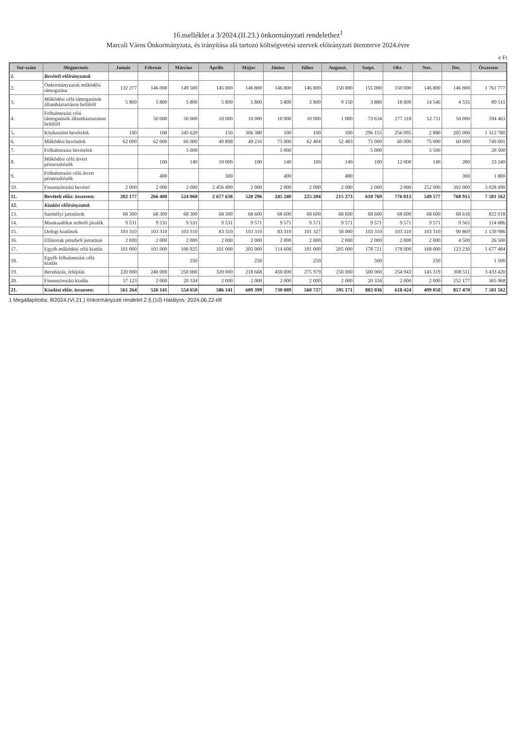16.melléklet a 3/2024.(II.23.) önkormányzati rendelethez<sup>1</sup>
Marcali Város Önkormányzata, és irányítása alá tartozó költségvetési szervek előirányzati ütemterve 2024.évre
e Ft
| Sor-szám | Megnevezés | Január | Február | Március | Április | Május | Június | Július | Auguszt. | Szept. | Okt. | Nov. | Dec. | Összesen: |
| --- | --- | --- | --- | --- | --- | --- | --- | --- | --- | --- | --- | --- | --- | --- |
| 1. | Bevételi előirányzatok | | | | | | | | | | | | | |
| 2. | Önkormányzatok működési támogatása | 132 277 | 146 000 | 149 500 | 145 000 | 146 800 | 146 800 | 146 800 | 150 000 | 155 000 | 150 000 | 146 800 | 146 800 | 1 761 777 |
| 3. | Működési célú támogatások államháztartáson belülről | 5 800 | 5 800 | 5 800 | 5 800 | 5 800 | 5 800 | 3 800 | 9 150 | 3 880 | 18 800 | 14 546 | 4 535 | 89 511 |
| 4. | Felhalmozási célú támogatások államháztartáson belülről | | 50 000 | 50 000 | 10 000 | 10 000 | 10 000 | 10 000 | 1 000 | 73 634 | 277 118 | 52 711 | 50 000 | 594 463 |
| 5. | Közhatalmi bevételek | 100 | 100 | 245 620 | 150 | 306 380 | 100 | 100 | 100 | 296 155 | 256 095 | 2 880 | 205 000 | 1 312 780 |
| 6. | Működési bevételek | 62 000 | 62 000 | 66 000 | 49 898 | 49 216 | 75 000 | 62 404 | 52 483 | 75 000 | 60 000 | 75 000 | 60 000 | 749 001 |
| 7. | Felhalmozási bevételek | | | 5 000 | | | 5 000 | | | 5 000 | | 5 500 | | 20 500 |
| 8. | Működési célú átvett pénzeszközök | | 100 | 140 | 10 000 | 100 | 140 | 100 | 140 | 100 | 12 000 | 140 | 280 | 23 240 |
| 9. | Felhalmozási célú átvett pénzeszközök | | 400 | | 300 | | 400 | | 400 | | | | 300 | 1 800 |
| 10. | Finanszírozási bevétel | 2 000 | 2 000 | 2 000 | 2 456 490 | 2 000 | 2 000 | 2 000 | 2 000 | 2 000 | 2 000 | 252 000 | 302 000 | 3 028 490 |
| 11. | Bevételi előir. összesen: | 202 177 | 266 400 | 524 060 | 2 677 638 | 520 296 | 245 240 | 225 204 | 215 273 | 610 769 | 776 013 | 549 577 | 768 915 | 7 581 562 |
| 12. | Kiadási előirányzatok | | | | | | | | | | | | | |
| 13. | Személyi juttatások | 68 300 | 68 300 | 68 300 | 68 300 | 68 600 | 68 600 | 68 600 | 68 600 | 68 600 | 68 600 | 68 600 | 68 618 | 822 018 |
| 14. | Munkaadókat terhelő járulék | 9 531 | 9 531 | 9 531 | 9 531 | 9 571 | 9 571 | 9 571 | 9 571 | 9 571 | 9 571 | 9 571 | 9 565 | 114 686 |
| 15. | Dologi kiadások | 103 310 | 103 310 | 103 310 | 83 310 | 103 310 | 83 310 | 101 327 | 58 000 | 103 310 | 103 310 | 103 310 | 90 869 | 1 139 986 |
| 16. | Ellátottak pénzbeli juttatásai | 2 000 | 2 000 | 2 000 | 2 000 | 2 000 | 2 000 | 2 000 | 2 000 | 2 000 | 2 000 | 2 000 | 4 500 | 26 500 |
| 17. | Egyéb működési célú kiadás | 101 000 | 101 000 | 100 925 | 101 000 | 205 000 | 114 608 | 101 000 | 205 000 | 178 721 | 178 000 | 168 000 | 123 230 | 1 677 484 |
| 18. | Egyéb felhalmozási célú kiadás | | | 250 | | 250 | | 250 | | 500 | | 250 | | 1 500 |
| 19. | Beruházás, felújítás | 220 000 | 240 000 | 250 000 | 320 000 | 218 668 | 450 000 | 275 979 | 250 000 | 500 000 | 254 943 | 145 319 | 308 511 | 3 433 420 |
| 20. | Finanszírozási kiadás | 57 123 | 2 000 | 20 334 | 2 000 | 2 000 | 2 000 | 2 000 | 2 000 | 20 334 | 2 000 | 2 000 | 252 177 | 365 968 |
| 21. | Kiadási előir. összesen: | 561 264 | 526 141 | 554 650 | 586 141 | 609 399 | 730 089 | 560 727 | 595 171 | 883 036 | 618 424 | 499 050 | 857 470 | 7 581 562 |
1 Megállapította: 8/2024.(VI.21.) önkormányzati rendelet 2.§.(10) Hatályos: 2024.06.22-től